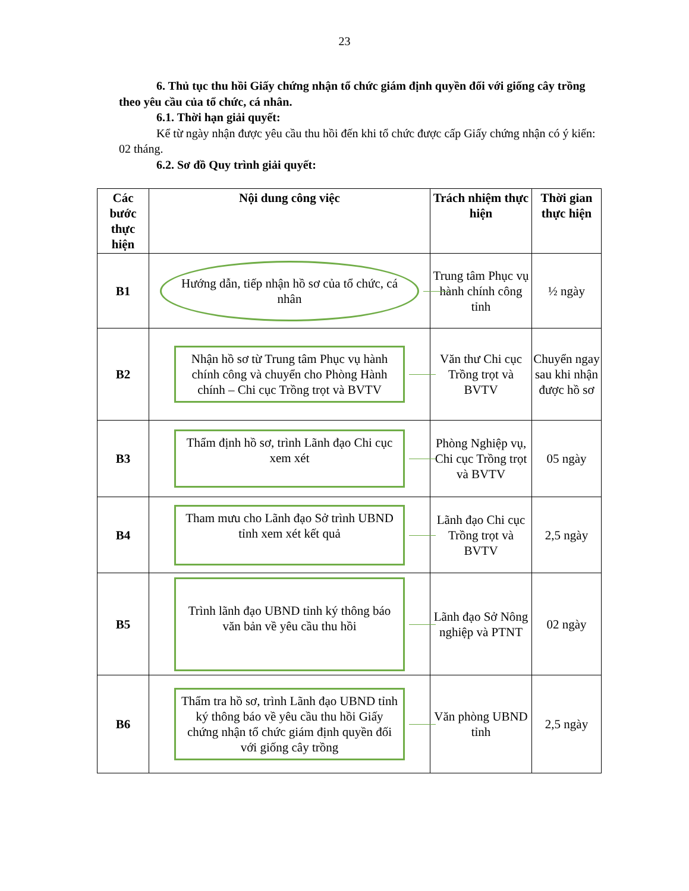23
6. Thủ tục thu hồi Giấy chứng nhận tổ chức giám định quyền đối với giống cây trồng theo yêu cầu của tổ chức, cá nhân.
6.1. Thời hạn giải quyết:
Kể từ ngày nhận được yêu cầu thu hồi đến khi tổ chức được cấp Giấy chứng nhận có ý kiến: 02 tháng.
6.2. Sơ đồ Quy trình giải quyết:
| Các bước thực hiện | Nội dung công việc | Trách nhiệm thực hiện | Thời gian thực hiện |
| --- | --- | --- | --- |
| B1 | Hướng dẫn, tiếp nhận hồ sơ của tổ chức, cá nhân | Trung tâm Phục vụ hành chính công tỉnh | ½ ngày |
| B2 | Nhận hồ sơ từ Trung tâm Phục vụ hành chính công và chuyển cho Phòng Hành chính – Chi cục Trồng trọt và BVTV | Văn thư Chi cục Trồng trọt và BVTV | Chuyển ngay sau khi nhận được hồ sơ |
| B3 | Thẩm định hồ sơ, trình Lãnh đạo Chi cục xem xét | Phòng Nghiệp vụ, Chi cục Trồng trọt và BVTV | 05 ngày |
| B4 | Tham mưu cho Lãnh đạo Sở trình UBND tỉnh xem xét kết quả | Lãnh đạo Chi cục Trồng trọt và BVTV | 2,5 ngày |
| B5 | Trình lãnh đạo UBND tỉnh ký thông báo văn bản về yêu cầu thu hồi | Lãnh đạo Sở Nông nghiệp và PTNT | 02 ngày |
| B6 | Thẩm tra hồ sơ, trình Lãnh đạo UBND tỉnh ký thông báo về yêu cầu thu hồi Giấy chứng nhận tổ chức giám định quyền đối với giống cây trồng | Văn phòng UBND tỉnh | 2,5 ngày |